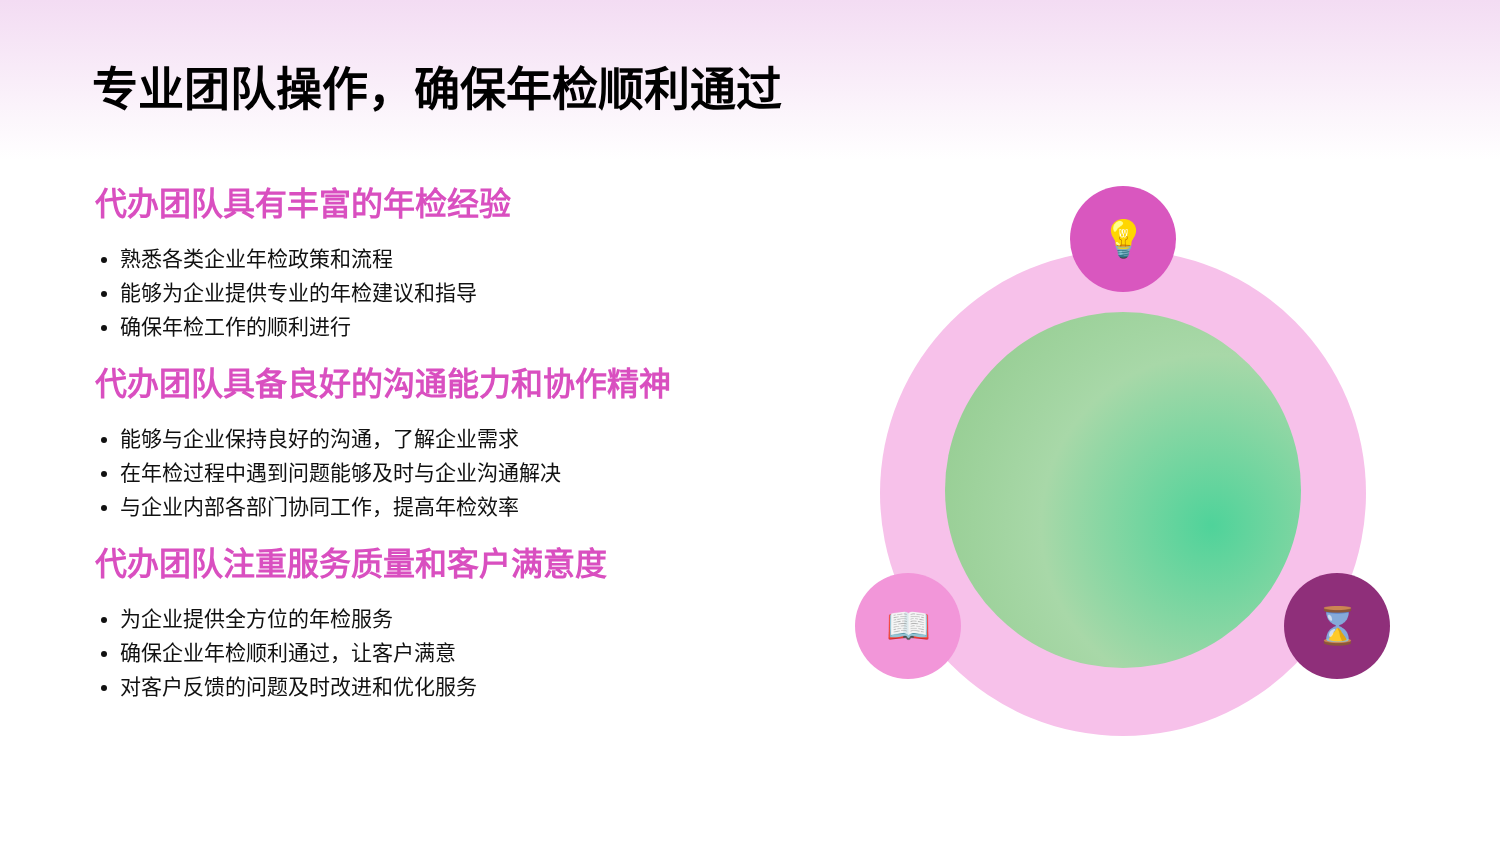专业团队操作，确保年检顺利通过
代办团队具有丰富的年检经验
熟悉各类企业年检政策和流程
能够为企业提供专业的年检建议和指导
确保年检工作的顺利进行
代办团队具备良好的沟通能力和协作精神
能够与企业保持良好的沟通，了解企业需求
在年检过程中遇到问题能够及时与企业沟通解决
与企业内部各部门协同工作，提高年检效率
代办团队注重服务质量和客户满意度
为企业提供全方位的年检服务
确保企业年检顺利通过，让客户满意
对客户反馈的问题及时改进和优化服务
💡
📖 ⌛